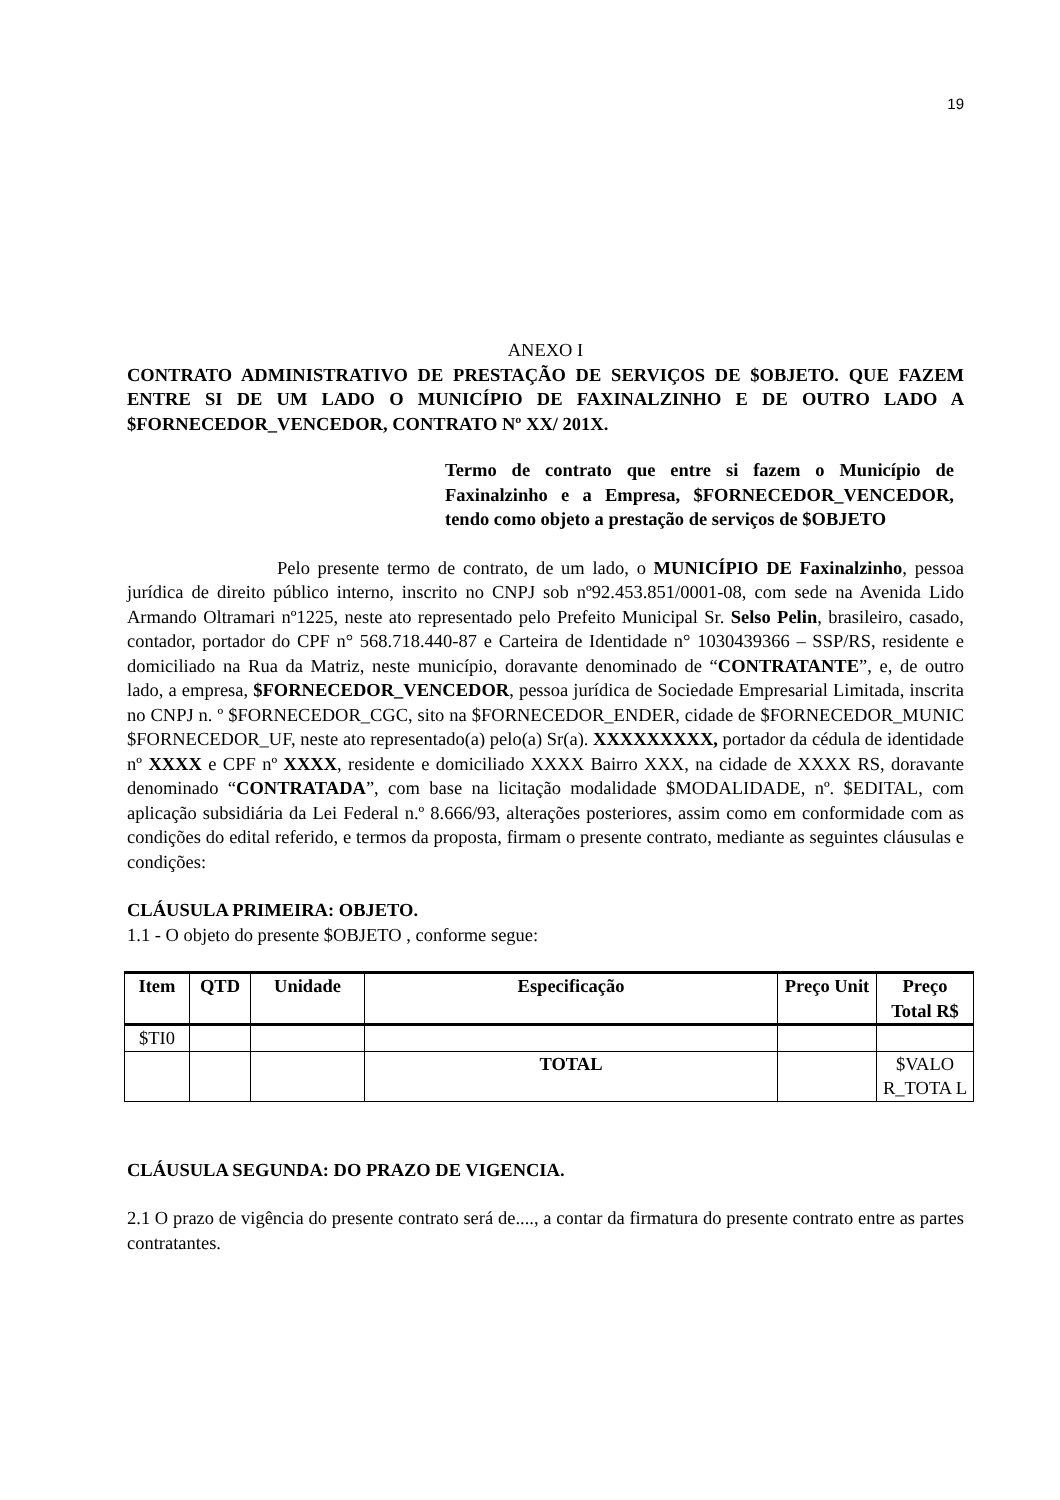19
ANEXO I
CONTRATO ADMINISTRATIVO DE PRESTAÇÃO DE SERVIÇOS DE $OBJETO. QUE FAZEM ENTRE SI DE UM LADO O MUNICÍPIO DE FAXINALZINHO E DE OUTRO LADO A $FORNECEDOR_VENCEDOR, CONTRATO Nº XX/ 201X.
Termo de contrato que entre si fazem o Município de Faxinalzinho e a Empresa, $FORNECEDOR_VENCEDOR, tendo como objeto a prestação de serviços de $OBJETO
Pelo presente termo de contrato, de um lado, o MUNICÍPIO DE Faxinalzinho, pessoa jurídica de direito público interno, inscrito no CNPJ sob nº92.453.851/0001-08, com sede na Avenida Lido Armando Oltramari nº1225, neste ato representado pelo Prefeito Municipal Sr. Selso Pelin, brasileiro, casado, contador, portador do CPF n° 568.718.440-87 e Carteira de Identidade n° 1030439366 – SSP/RS, residente e domiciliado na Rua da Matriz, neste município, doravante denominado de “CONTRATANTE”, e, de outro lado, a empresa, $FORNECEDOR_VENCEDOR, pessoa jurídica de Sociedade Empresarial Limitada, inscrita no CNPJ n. º $FORNECEDOR_CGC, sito na $FORNECEDOR_ENDER, cidade de $FORNECEDOR_MUNIC $FORNECEDOR_UF, neste ato representado(a) pelo(a) Sr(a). XXXXXXXXX, portador da cédula de identidade nº XXXX e CPF nº XXXX, residente e domiciliado XXXX Bairro XXX, na cidade de XXXX RS, doravante denominado “CONTRATADA”, com base na licitação modalidade $MODALIDADE, nº. $EDITAL, com aplicação subsidiária da Lei Federal n.º 8.666/93, alterações posteriores, assim como em conformidade com as condições do edital referido, e termos da proposta, firmam o presente contrato, mediante as seguintes cláusulas e condições:
CLÁUSULA PRIMEIRA: OBJETO.
1.1 - O objeto do presente $OBJETO , conforme segue:
| Item | QTD | Unidade | Especificação | Preço Unit | Preço Total R$ |
| --- | --- | --- | --- | --- | --- |
| $TI0 | | | | | |
| | | | TOTAL | | $VALO R_TOTA L |
CLÁUSULA SEGUNDA: DO PRAZO DE VIGENCIA.
2.1 O prazo de vigência do presente contrato será de...., a contar da firmatura do presente contrato entre as partes contratantes.